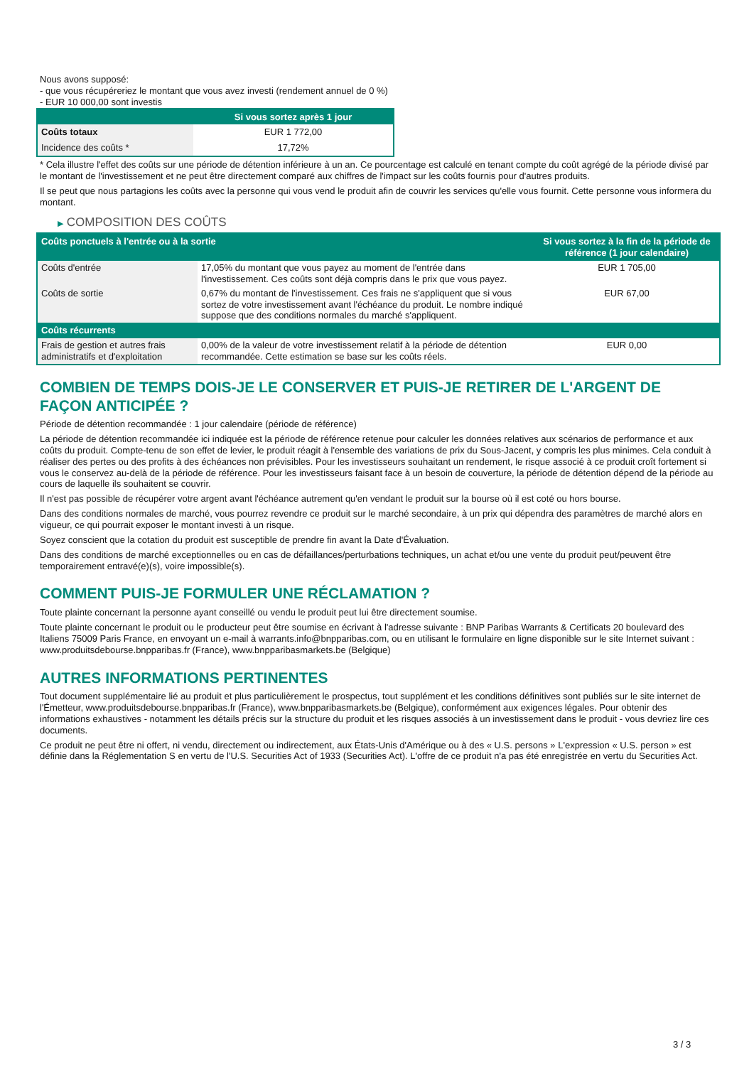Nous avons supposé:
- que vous récupéreriez le montant que vous avez investi (rendement annuel de 0 %)
- EUR 10 000,00 sont investis
| | Si vous sortez après 1 jour |
| --- | --- |
| Coûts totaux | EUR 1 772,00 |
| Incidence des coûts * | 17,72% |
* Cela illustre l'effet des coûts sur une période de détention inférieure à un an. Ce pourcentage est calculé en tenant compte du coût agrégé de la période divisé par le montant de l'investissement et ne peut être directement comparé aux chiffres de l'impact sur les coûts fournis pour d'autres produits.
Il se peut que nous partagions les coûts avec la personne qui vous vend le produit afin de couvrir les services qu'elle vous fournit. Cette personne vous informera du montant.
▶ COMPOSITION DES COÛTS
| Coûts ponctuels à l'entrée ou à la sortie | | Si vous sortez à la fin de la période de référence (1 jour calendaire) |
| --- | --- | --- |
| Coûts d'entrée | 17,05% du montant que vous payez au moment de l'entrée dans l'investissement. Ces coûts sont déjà compris dans le prix que vous payez. | EUR 1 705,00 |
| Coûts de sortie | 0,67% du montant de l'investissement. Ces frais ne s'appliquent que si vous sortez de votre investissement avant l'échéance du produit. Le nombre indiqué suppose que des conditions normales du marché s'appliquent. | EUR 67,00 |
| Coûts récurrents | | |
| Frais de gestion et autres frais administratifs et d'exploitation | 0,00% de la valeur de votre investissement relatif à la période de détention recommandée. Cette estimation se base sur les coûts réels. | EUR 0,00 |
COMBIEN DE TEMPS DOIS-JE LE CONSERVER ET PUIS-JE RETIRER DE L'ARGENT DE FAÇON ANTICIPÉE ?
Période de détention recommandée : 1 jour calendaire (période de référence)
La période de détention recommandée ici indiquée est la période de référence retenue pour calculer les données relatives aux scénarios de performance et aux coûts du produit. Compte-tenu de son effet de levier, le produit réagit à l'ensemble des variations de prix du Sous-Jacent, y compris les plus minimes. Cela conduit à réaliser des pertes ou des profits à des échéances non prévisibles. Pour les investisseurs souhaitant un rendement, le risque associé à ce produit croît fortement si vous le conservez au-delà de la période de référence. Pour les investisseurs faisant face à un besoin de couverture, la période de détention dépend de la période au cours de laquelle ils souhaitent se couvrir.
Il n'est pas possible de récupérer votre argent avant l'échéance autrement qu'en vendant le produit sur la bourse où il est coté ou hors bourse.
Dans des conditions normales de marché, vous pourrez revendre ce produit sur le marché secondaire, à un prix qui dépendra des paramètres de marché alors en vigueur, ce qui pourrait exposer le montant investi à un risque.
Soyez conscient que la cotation du produit est susceptible de prendre fin avant la Date d'Évaluation.
Dans des conditions de marché exceptionnelles ou en cas de défaillances/perturbations techniques, un achat et/ou une vente du produit peut/peuvent être temporairement entravé(e)(s), voire impossible(s).
COMMENT PUIS-JE FORMULER UNE RÉCLAMATION ?
Toute plainte concernant la personne ayant conseillé ou vendu le produit peut lui être directement soumise.
Toute plainte concernant le produit ou le producteur peut être soumise en écrivant à l'adresse suivante : BNP Paribas Warrants & Certificats 20 boulevard des Italiens 75009 Paris France, en envoyant un e-mail à warrants.info@bnpparibas.com, ou en utilisant le formulaire en ligne disponible sur le site Internet suivant : www.produitsdebourse.bnpparibas.fr (France), www.bnpparibasmarkets.be (Belgique)
AUTRES INFORMATIONS PERTINENTES
Tout document supplémentaire lié au produit et plus particulièrement le prospectus, tout supplément et les conditions définitives sont publiés sur le site internet de l'Émetteur, www.produitsdebourse.bnpparibas.fr (France), www.bnpparibasmarkets.be (Belgique), conformément aux exigences légales. Pour obtenir des informations exhaustives - notamment les détails précis sur la structure du produit et les risques associés à un investissement dans le produit - vous devriez lire ces documents.
Ce produit ne peut être ni offert, ni vendu, directement ou indirectement, aux États-Unis d'Amérique ou à des « U.S. persons » L'expression « U.S. person » est définie dans la Réglementation S en vertu de l'U.S. Securities Act of 1933 (Securities Act). L'offre de ce produit n'a pas été enregistrée en vertu du Securities Act.
3 / 3